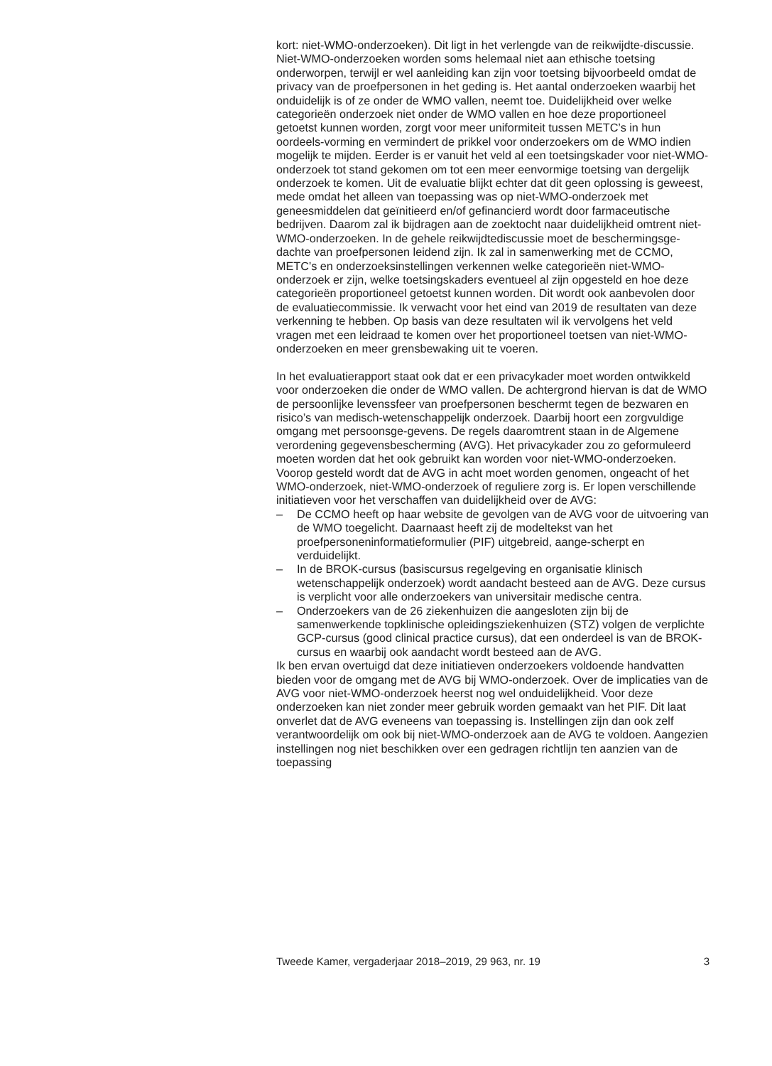kort: niet-WMO-onderzoeken). Dit ligt in het verlengde van de reikwijdte-discussie. Niet-WMO-onderzoeken worden soms helemaal niet aan ethische toetsing onderworpen, terwijl er wel aanleiding kan zijn voor toetsing bijvoorbeeld omdat de privacy van de proefpersonen in het geding is. Het aantal onderzoeken waarbij het onduidelijk is of ze onder de WMO vallen, neemt toe. Duidelijkheid over welke categorieën onderzoek niet onder de WMO vallen en hoe deze proportioneel getoetst kunnen worden, zorgt voor meer uniformiteit tussen METC’s in hun oordeels-vorming en vermindert de prikkel voor onderzoekers om de WMO indien mogelijk te mijden. Eerder is er vanuit het veld al een toetsingskader voor niet-WMO-onderzoek tot stand gekomen om tot een meer eenvormige toetsing van dergelijk onderzoek te komen. Uit de evaluatie blijkt echter dat dit geen oplossing is geweest, mede omdat het alleen van toepassing was op niet-WMO-onderzoek met geneesmiddelen dat geïnitieerd en/of gefinancierd wordt door farmaceutische bedrijven. Daarom zal ik bijdragen aan de zoektocht naar duidelijkheid omtrent niet-WMO-onderzoeken. In de gehele reikwijdtediscussie moet de beschermingsge-dachte van proefpersonen leidend zijn. Ik zal in samenwerking met de CCMO, METC’s en onderzoeksinstellingen verkennen welke categorieën niet-WMO-onderzoek er zijn, welke toetsingskaders eventueel al zijn opgesteld en hoe deze categorieën proportioneel getoetst kunnen worden. Dit wordt ook aanbevolen door de evaluatiecommissie. Ik verwacht voor het eind van 2019 de resultaten van deze verkenning te hebben. Op basis van deze resultaten wil ik vervolgens het veld vragen met een leidraad te komen over het proportioneel toetsen van niet-WMO-onderzoeken en meer grensbewaking uit te voeren.
In het evaluatierapport staat ook dat er een privacykader moet worden ontwikkeld voor onderzoeken die onder de WMO vallen. De achtergrond hiervan is dat de WMO de persoonlijke levenssfeer van proefpersonen beschermt tegen de bezwaren en risico’s van medisch-wetenschappelijk onderzoek. Daarbij hoort een zorgvuldige omgang met persoonsge-gevens. De regels daaromtrent staan in de Algemene verordening gegevensbescherming (AVG). Het privacykader zou zo geformuleerd moeten worden dat het ook gebruikt kan worden voor niet-WMO-onderzoeken. Voorop gesteld wordt dat de AVG in acht moet worden genomen, ongeacht of het WMO-onderzoek, niet-WMO-onderzoek of reguliere zorg is. Er lopen verschillende initiatieven voor het verschaffen van duidelijkheid over de AVG:
– De CCMO heeft op haar website de gevolgen van de AVG voor de uitvoering van de WMO toegelicht. Daarnaast heeft zij de modeltekst van het proefpersoneninformatieformulier (PIF) uitgebreid, aange-scherpt en verduidelijkt.
– In de BROK-cursus (basiscursus regelgeving en organisatie klinisch wetenschappelijk onderzoek) wordt aandacht besteed aan de AVG. Deze cursus is verplicht voor alle onderzoekers van universitair medische centra.
– Onderzoekers van de 26 ziekenhuizen die aangesloten zijn bij de samenwerkende topklinische opleidingsziekenhuizen (STZ) volgen de verplichte GCP-cursus (good clinical practice cursus), dat een onderdeel is van de BROK-cursus en waarbij ook aandacht wordt besteed aan de AVG.
Ik ben ervan overtuigd dat deze initiatieven onderzoekers voldoende handvatten bieden voor de omgang met de AVG bij WMO-onderzoek. Over de implicaties van de AVG voor niet-WMO-onderzoek heerst nog wel onduidelijkheid. Voor deze onderzoeken kan niet zonder meer gebruik worden gemaakt van het PIF. Dit laat onverlet dat de AVG eveneens van toepassing is. Instellingen zijn dan ook zelf verantwoordelijk om ook bij niet-WMO-onderzoek aan de AVG te voldoen. Aangezien instellingen nog niet beschikken over een gedragen richtlijn ten aanzien van de toepassing
Tweede Kamer, vergaderjaar 2018–2019, 29 963, nr. 19 3